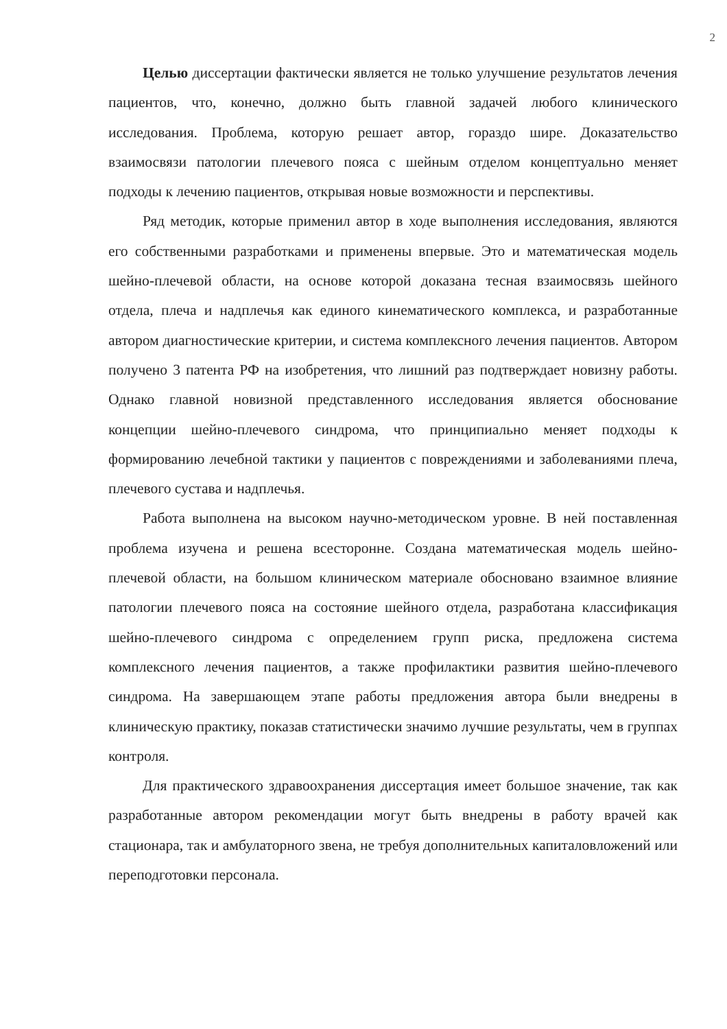2
Целью диссертации фактически является не только улучшение результатов лечения пациентов, что, конечно, должно быть главной задачей любого клинического исследования. Проблема, которую решает автор, гораздо шире. Доказательство взаимосвязи патологии плечевого пояса с шейным отделом концептуально меняет подходы к лечению пациентов, открывая новые возможности и перспективы.
Ряд методик, которые применил автор в ходе выполнения исследования, являются его собственными разработками и применены впервые. Это и математическая модель шейно-плечевой области, на основе которой доказана тесная взаимосвязь шейного отдела, плеча и надплечья как единого кинематического комплекса, и разработанные автором диагностические критерии, и система комплексного лечения пациентов. Автором получено 3 патента РФ на изобретения, что лишний раз подтверждает новизну работы. Однако главной новизной представленного исследования является обоснование концепции шейно-плечевого синдрома, что принципиально меняет подходы к формированию лечебной тактики у пациентов с повреждениями и заболеваниями плеча, плечевого сустава и надплечья.
Работа выполнена на высоком научно-методическом уровне. В ней поставленная проблема изучена и решена всесторонне. Создана математическая модель шейно-плечевой области, на большом клиническом материале обосновано взаимное влияние патологии плечевого пояса на состояние шейного отдела, разработана классификация шейно-плечевого синдрома с определением групп риска, предложена система комплексного лечения пациентов, а также профилактики развития шейно-плечевого синдрома. На завершающем этапе работы предложения автора были внедрены в клиническую практику, показав статистически значимо лучшие результаты, чем в группах контроля.
Для практического здравоохранения диссертация имеет большое значение, так как разработанные автором рекомендации могут быть внедрены в работу врачей как стационара, так и амбулаторного звена, не требуя дополнительных капиталовложений или переподготовки персонала.